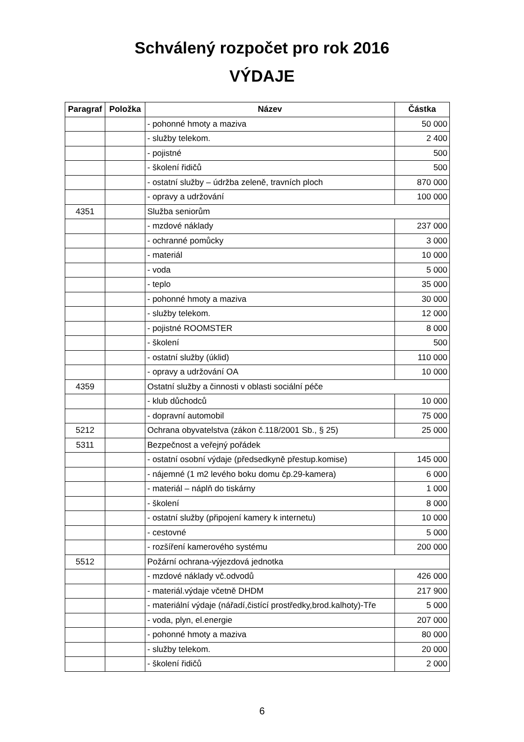Schválený rozpočet pro rok 2016
VÝDAJE
| Paragraf | Položka | Název | Částka |
| --- | --- | --- | --- |
| | | - pohonné hmoty a maziva | 50 000 |
| | | - služby telekom. | 2 400 |
| | | - pojistné | 500 |
| | | - školení řidičů | 500 |
| | | - ostatní služby – údržba zeleně, travních ploch | 870 000 |
| | | - opravy a udržování | 100 000 |
| 4351 | | Služba seniorům | |
| | | - mzdové náklady | 237 000 |
| | | - ochranné pomůcky | 3 000 |
| | | - materiál | 10 000 |
| | | - voda | 5 000 |
| | | - teplo | 35 000 |
| | | - pohonné hmoty a maziva | 30 000 |
| | | - služby telekom. | 12 000 |
| | | - pojistné ROOMSTER | 8 000 |
| | | - školení | 500 |
| | | - ostatní služby (úklid) | 110 000 |
| | | - opravy a udržování OA | 10 000 |
| 4359 | | Ostatní služby a činnosti v oblasti sociální péče | |
| | | - klub důchodců | 10 000 |
| | | - dopravní automobil | 75 000 |
| 5212 | | Ochrana obyvatelstva (zákon č.118/2001 Sb., § 25) | 25 000 |
| 5311 | | Bezpečnost a veřejný pořádek | |
| | | - ostatní osobní výdaje (předsedkyně přestup.komise) | 145 000 |
| | | - nájemné (1 m2 levého boku domu čp.29-kamera) | 6 000 |
| | | - materiál – náplň do tiskárny | 1 000 |
| | | - školení | 8 000 |
| | | - ostatní služby (připojení kamery k internetu) | 10 000 |
| | | - cestovné | 5 000 |
| | | - rozšíření kamerového systému | 200 000 |
| 5512 | | Požární ochrana-výjezdová jednotka | |
| | | - mzdové náklady vč.odvodů | 426 000 |
| | | - materiál.výdaje včetně DHDM | 217 900 |
| | | - materiální výdaje (nářadí,čistící prostředky,brod.kalhoty)-Tře | 5 000 |
| | | - voda, plyn, el.energie | 207 000 |
| | | - pohonné hmoty a maziva | 80 000 |
| | | - služby telekom. | 20 000 |
| | | - školení řidičů | 2 000 |
6